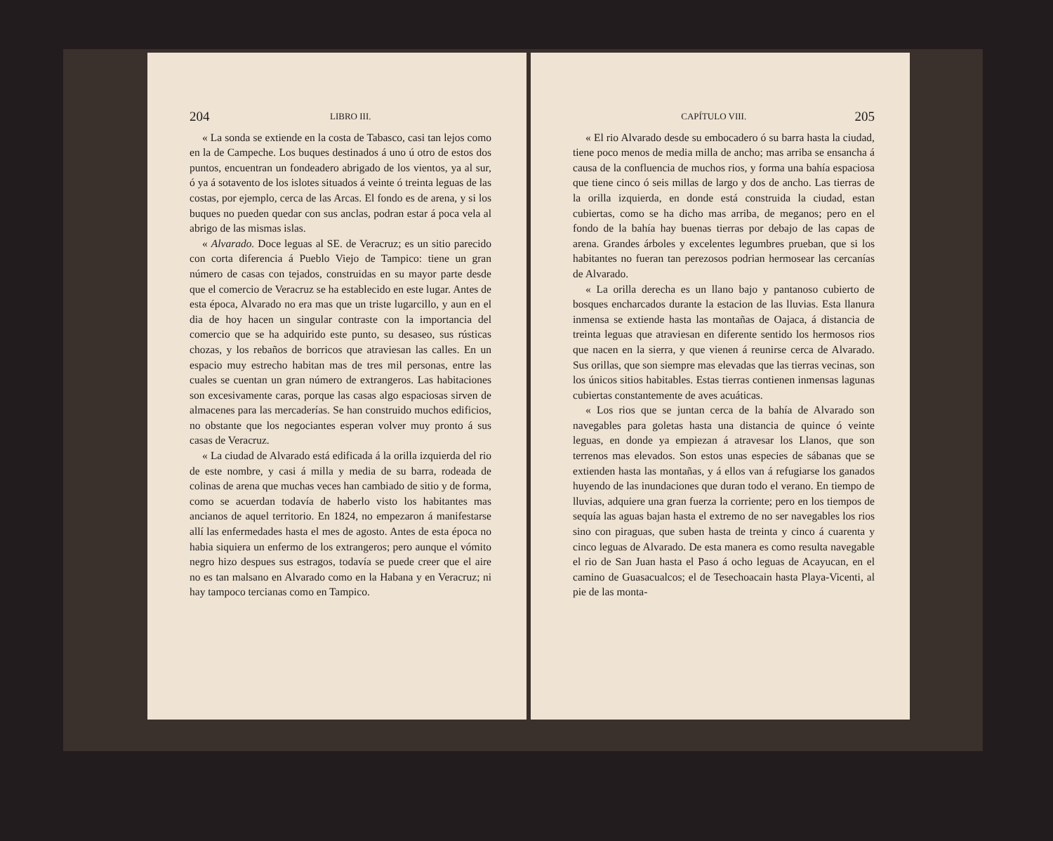204 LIBRO III.
« La sonda se extiende en la costa de Tabasco, casi tan lejos como en la de Campeche. Los buques destinados á uno ú otro de estos dos puntos, encuentran un fondeadero abrigado de los vientos, ya al sur, ó ya á sotavento de los islotes situados á veinte ó treinta leguas de las costas, por ejemplo, cerca de las Arcas. El fondo es de arena, y si los buques no pueden quedar con sus anclas, podran estar á poca vela al abrigo de las mismas islas.
« Alvarado. Doce leguas al SE. de Veracruz; es un sitio parecido con corta diferencia á Pueblo Viejo de Tampico: tiene un gran número de casas con tejados, construidas en su mayor parte desde que el comercio de Veracruz se ha establecido en este lugar. Antes de esta época, Alvarado no era mas que un triste lugarcillo, y aun en el dia de hoy hacen un singular contraste con la importancia del comercio que se ha adquirido este punto, su desaseo, sus rústicas chozas, y los rebaños de borricos que atraviesan las calles. En un espacio muy estrecho habitan mas de tres mil personas, entre las cuales se cuentan un gran número de extrangeros. Las habitaciones son excesivamente caras, porque las casas algo espaciosas sirven de almacenes para las mercaderías. Se han construido muchos edificios, no obstante que los negociantes esperan volver muy pronto á sus casas de Veracruz.
« La ciudad de Alvarado está edificada á la orilla izquierda del rio de este nombre, y casi á milla y media de su barra, rodeada de colinas de arena que muchas veces han cambiado de sitio y de forma, como se acuerdan todavía de haberlo visto los habitantes mas ancianos de aquel territorio. En 1824, no empezaron á manifestarse allí las enfermedades hasta el mes de agosto. Antes de esta época no habia siquiera un enfermo de los extrangeros; pero aunque el vómito negro hizo despues sus estragos, todavía se puede creer que el aire no es tan malsano en Alvarado como en la Habana y en Veracruz; ni hay tampoco tercianas como en Tampico.
CAPÍTULO VIII. 205
« El rio Alvarado desde su embocadero ó su barra hasta la ciudad, tiene poco menos de media milla de ancho; mas arriba se ensancha á causa de la confluencia de muchos rios, y forma una bahía espaciosa que tiene cinco ó seis millas de largo y dos de ancho. Las tierras de la orilla izquierda, en donde está construida la ciudad, estan cubiertas, como se ha dicho mas arriba, de meganos; pero en el fondo de la bahía hay buenas tierras por debajo de las capas de arena. Grandes árboles y excelentes legumbres prueban, que si los habitantes no fueran tan perezosos podrian hermosear las cercanías de Alvarado.
« La orilla derecha es un llano bajo y pantanoso cubierto de bosques encharcados durante la estacion de las lluvias. Esta llanura inmensa se extiende hasta las montañas de Oajaca, á distancia de treinta leguas que atraviesan en diferente sentido los hermosos rios que nacen en la sierra, y que vienen á reunirse cerca de Alvarado. Sus orillas, que son siempre mas elevadas que las tierras vecinas, son los únicos sitios habitables. Estas tierras contienen inmensas lagunas cubiertas constantemente de aves acuáticas.
« Los rios que se juntan cerca de la bahía de Alvarado son navegables para goletas hasta una distancia de quince ó veinte leguas, en donde ya empiezan á atravesar los Llanos, que son terrenos mas elevados. Son estos unas especies de sábanas que se extienden hasta las montañas, y á ellos van á refugiarse los ganados huyendo de las inundaciones que duran todo el verano. En tiempo de lluvias, adquiere una gran fuerza la corriente; pero en los tiempos de sequía las aguas bajan hasta el extremo de no ser navegables los rios sino con piraguas, que suben hasta de treinta y cinco á cuarenta y cinco leguas de Alvarado. De esta manera es como resulta navegable el rio de San Juan hasta el Paso á ocho leguas de Acayucan, en el camino de Guasacualcos; el de Tesechoacain hasta Playa-Vicenti, al pie de las monta-